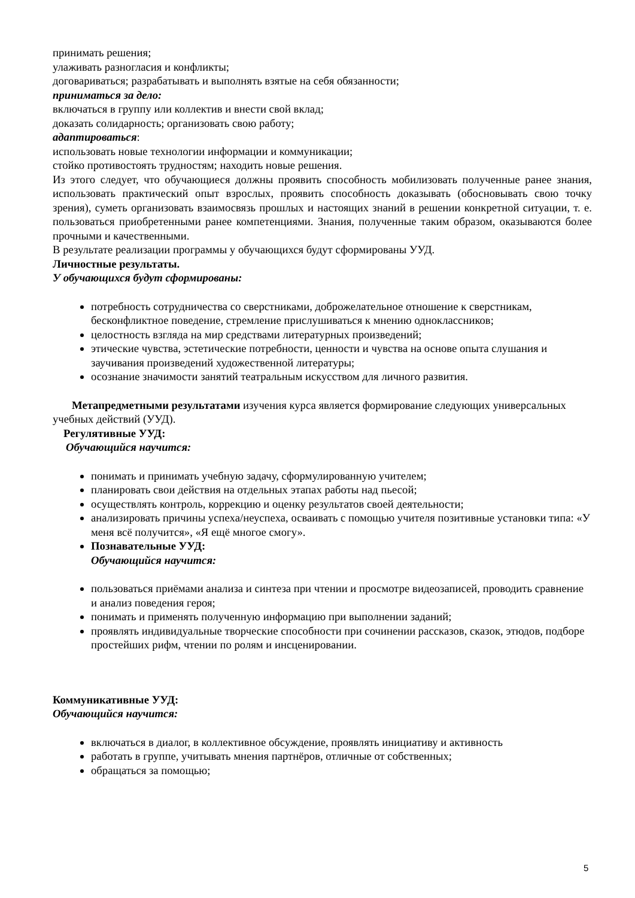принимать решения;
улаживать разногласия и конфликты;
договариваться; разрабатывать и выполнять взятые на себя обязанности;
приниматься за дело:
включаться в группу или коллектив и внести свой вклад;
доказать солидарность; организовать свою работу;
адаптироваться:
использовать новые технологии информации и коммуникации;
стойко противостоять трудностям; находить новые решения.
Из этого следует, что обучающиеся должны проявить способность мобилизовать полученные ранее знания, использовать практический опыт взрослых, проявить способность доказывать (обосновывать свою точку зрения), суметь организовать взаимосвязь прошлых и настоящих знаний в решении конкретной ситуации, т. е. пользоваться приобретенными ранее компетенциями. Знания, полученные таким образом, оказываются более прочными и качественными.
В результате реализации программы у обучающихся будут сформированы УУД.
Личностные результаты.
У обучающихся будут сформированы:
потребность сотрудничества со сверстниками, доброжелательное отношение к сверстникам, бесконфликтное поведение, стремление прислушиваться к мнению одноклассников;
целостность взгляда на мир средствами литературных произведений;
этические чувства, эстетические потребности, ценности и чувства на основе опыта слушания и заучивания произведений художественной литературы;
осознание значимости занятий театральным искусством для личного развития.
Метапредметными результатами изучения курса является формирование следующих универсальных учебных действий (УУД).
Регулятивные УУД:
Обучающийся научится:
понимать и принимать учебную задачу, сформулированную учителем;
планировать свои действия на отдельных этапах работы над пьесой;
осуществлять контроль, коррекцию и оценку результатов своей деятельности;
анализировать причины успеха/неуспеха, осваивать с помощью учителя позитивные установки типа: «У меня всё получится», «Я ещё многое смогу».
Познавательные УУД:
Обучающийся научится:
пользоваться приёмами анализа и синтеза при чтении и просмотре видеозаписей, проводить сравнение и анализ поведения героя;
понимать и применять полученную информацию при выполнении заданий;
проявлять индивидуальные творческие способности при сочинении рассказов, сказок, этюдов, подборе простейших рифм, чтении по ролям и инсценировании.
Коммуникативные УУД:
Обучающийся научится:
включаться в диалог, в коллективное обсуждение, проявлять инициативу и активность
работать в группе, учитывать мнения партнёров, отличные от собственных;
обращаться за помощью;
5